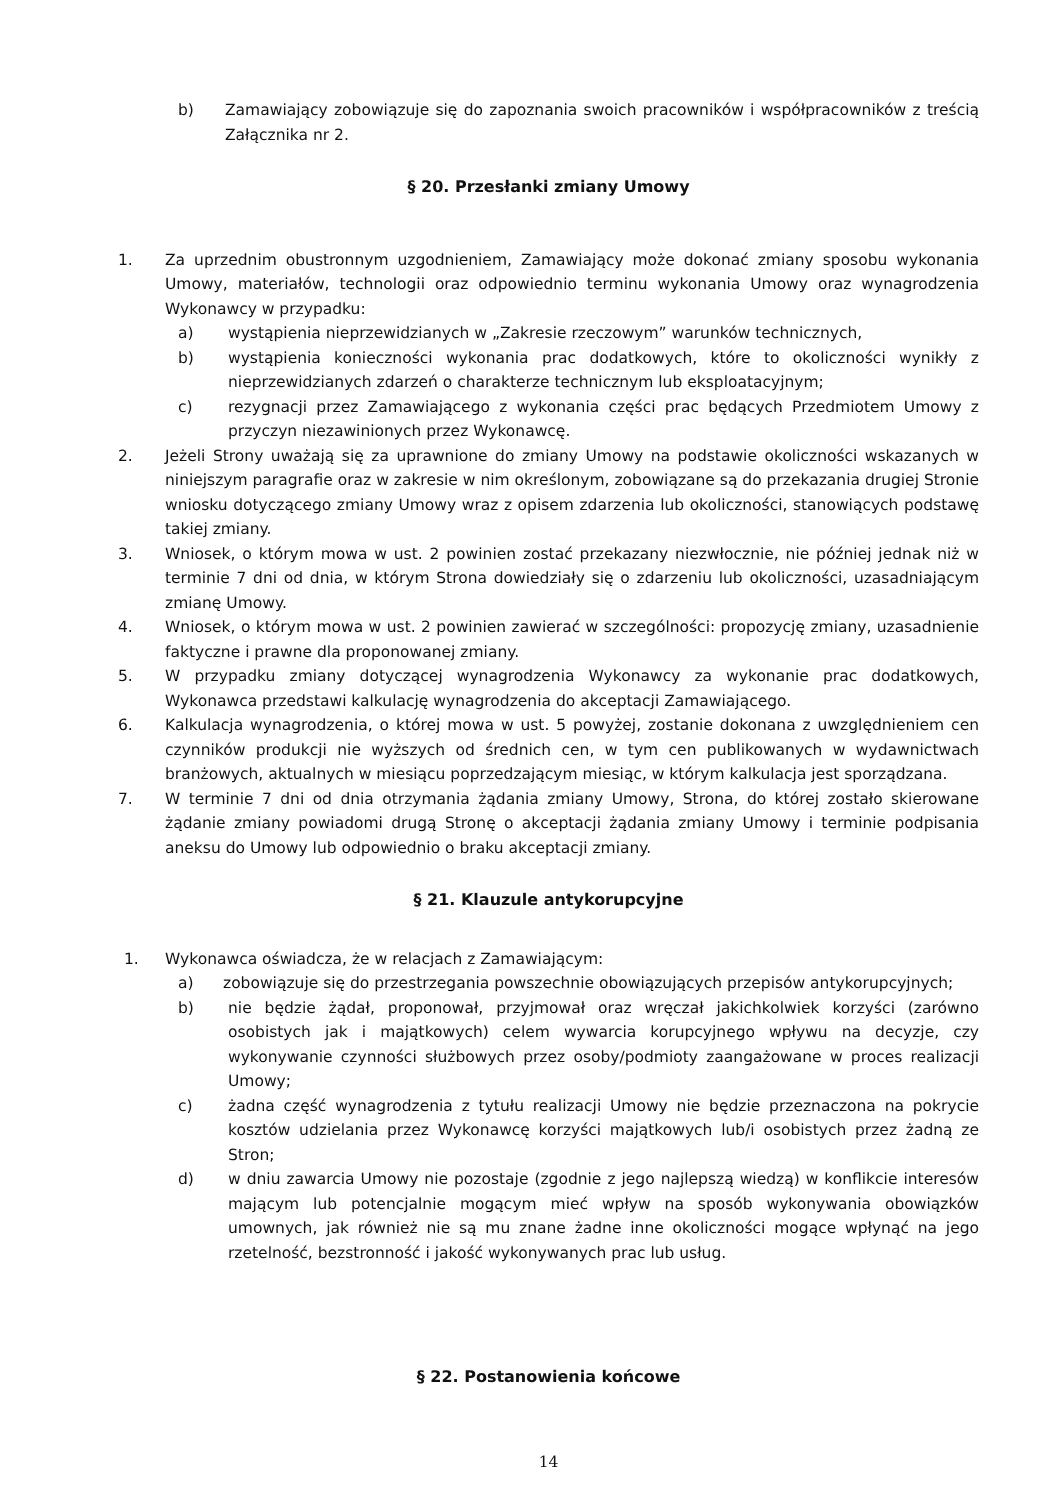b) Zamawiający zobowiązuje się do zapoznania swoich pracowników i współpracowników z treścią Załącznika nr 2.
§ 20. Przesłanki zmiany Umowy
1. Za uprzednim obustronnym uzgodnieniem, Zamawiający może dokonać zmiany sposobu wykonania Umowy, materiałów, technologii oraz odpowiednio terminu wykonania Umowy oraz wynagrodzenia Wykonawcy w przypadku:
a) wystąpienia nieprzewidzianych w „Zakresie rzeczowym” warunków technicznych,
b) wystąpienia konieczności wykonania prac dodatkowych, które to okoliczności wynikły z nieprzewidzianych zdarzeń o charakterze technicznym lub eksploatacyjnym;
c) rezygnacji przez Zamawiającego z wykonania części prac będących Przedmiotem Umowy z przyczyn niezawinionych przez Wykonawcę.
2. Jeżeli Strony uważają się za uprawnione do zmiany Umowy na podstawie okoliczności wskazanych w niniejszym paragrafie oraz w zakresie w nim określonym, zobowiązane są do przekazania drugiej Stronie wniosku dotyczącego zmiany Umowy wraz z opisem zdarzenia lub okoliczności, stanowiących podstawę takiej zmiany.
3. Wniosek, o którym mowa w ust. 2 powinien zostać przekazany niezwłocznie, nie później jednak niż w terminie 7 dni od dnia, w którym Strona dowiedziały się o zdarzeniu lub okoliczności, uzasadniającym zmianę Umowy.
4. Wniosek, o którym mowa w ust. 2 powinien zawierać w szczególności: propozycję zmiany, uzasadnienie faktyczne i prawne dla proponowanej zmiany.
5. W przypadku zmiany dotyczącej wynagrodzenia Wykonawcy za wykonanie prac dodatkowych, Wykonawca przedstawi kalkulację wynagrodzenia do akceptacji Zamawiającego.
6. Kalkulacja wynagrodzenia, o której mowa w ust. 5 powyżej, zostanie dokonana z uwzględnieniem cen czynników produkcji nie wyższych od średnich cen, w tym cen publikowanych w wydawnictwach branżowych, aktualnych w miesiącu poprzedzającym miesiąc, w którym kalkulacja jest sporządzana.
7. W terminie 7 dni od dnia otrzymania żądania zmiany Umowy, Strona, do której zostało skierowane żądanie zmiany powiadomi drugą Stronę o akceptacji żądania zmiany Umowy i terminie podpisania aneksu do Umowy lub odpowiednio o braku akceptacji zmiany.
§ 21. Klauzule antykorupcyjne
1. Wykonawca oświadcza, że w relacjach z Zamawiającym:
a) zobowiązuje się do przestrzegania powszechnie obowiązujących przepisów antykorupcyjnych;
b) nie będzie żądał, proponował, przyjmował oraz wręczał jakichkolwiek korzyści (zarówno osobistych jak i majątkowych) celem wywarcia korupcyjnego wpływu na decyzje, czy wykonywanie czynności służbowych przez osoby/podmioty zaangażowane w proces realizacji Umowy;
c) żadna część wynagrodzenia z tytułu realizacji Umowy nie będzie przeznaczona na pokrycie kosztów udzielania przez Wykonawcę korzyści majątkowych lub/i osobistych przez żadną ze Stron;
d) w dniu zawarcia Umowy nie pozostaje (zgodnie z jego najlepszą wiedzą) w konflikcie interesów mającym lub potencjalnie mogącym mieć wpływ na sposób wykonywania obowiązków umownych, jak również nie są mu znane żadne inne okoliczności mogące wpłynąć na jego rzetelność, bezstronność i jakość wykonywanych prac lub usług.
§ 22. Postanowienia końcowe
14